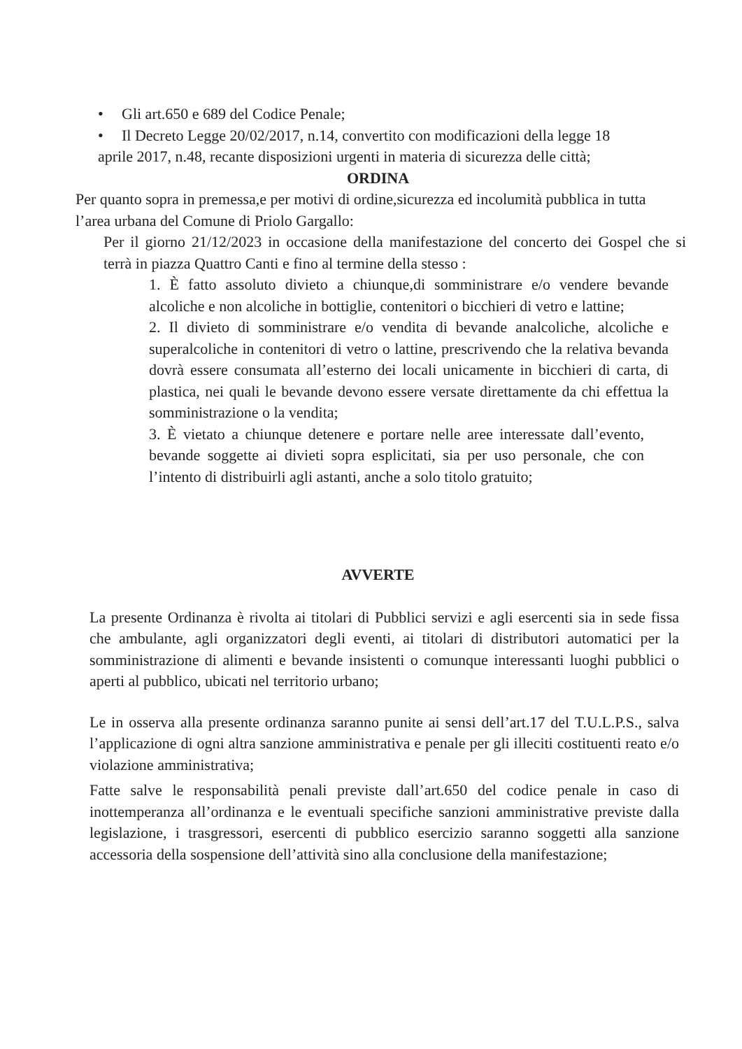• Gli art.650 e 689 del Codice Penale;
• Il Decreto Legge 20/02/2017, n.14, convertito con modificazioni della legge 18
aprile 2017, n.48, recante disposizioni urgenti in materia di sicurezza delle città;
ORDINA
Per quanto sopra in premessa,e per motivi di ordine,sicurezza ed incolumità pubblica in tutta l’area urbana del Comune di Priolo Gargallo:
Per il giorno 21/12/2023 in occasione della manifestazione del concerto dei Gospel che si terrà in piazza Quattro Canti e fino al termine della stesso :
1. È fatto assoluto divieto a chiunque,di somministrare e/o vendere bevande alcoliche e non alcoliche in bottiglie, contenitori o bicchieri di vetro e lattine;
2. Il divieto di somministrare e/o vendita di bevande analcoliche, alcoliche e superalcoliche in contenitori di vetro o lattine, prescrivendo che la relativa bevanda dovrà essere consumata all’esterno dei locali unicamente in bicchieri di carta, di plastica, nei quali le bevande devono essere versate direttamente da chi effettua la somministrazione o la vendita;
3. È vietato a chiunque detenere e portare nelle aree interessate dall’evento, bevande soggette ai divieti sopra esplicitati, sia per uso personale, che con l’intento di distribuirli agli astanti, anche a solo titolo gratuito;
AVVERTE
La presente Ordinanza è rivolta ai titolari di Pubblici servizi e agli esercenti sia in sede fissa che ambulante, agli organizzatori degli eventi, ai titolari di distributori automatici per la somministrazione di alimenti e bevande insistenti o comunque interessanti luoghi pubblici o aperti al pubblico, ubicati nel territorio urbano;
Le in osserva alla presente ordinanza saranno punite ai sensi dell’art.17 del T.U.L.P.S., salva l’applicazione di ogni altra sanzione amministrativa e penale per gli illeciti costituenti reato e/o violazione amministrativa;
Fatte salve le responsabilità penali previste dall’art.650 del codice penale in caso di inottemperanza all’ordinanza e le eventuali specifiche sanzioni amministrative previste dalla legislazione, i trasgressori, esercenti di pubblico esercizio saranno soggetti alla sanzione accessoria della sospensione dell’attività sino alla conclusione della manifestazione;